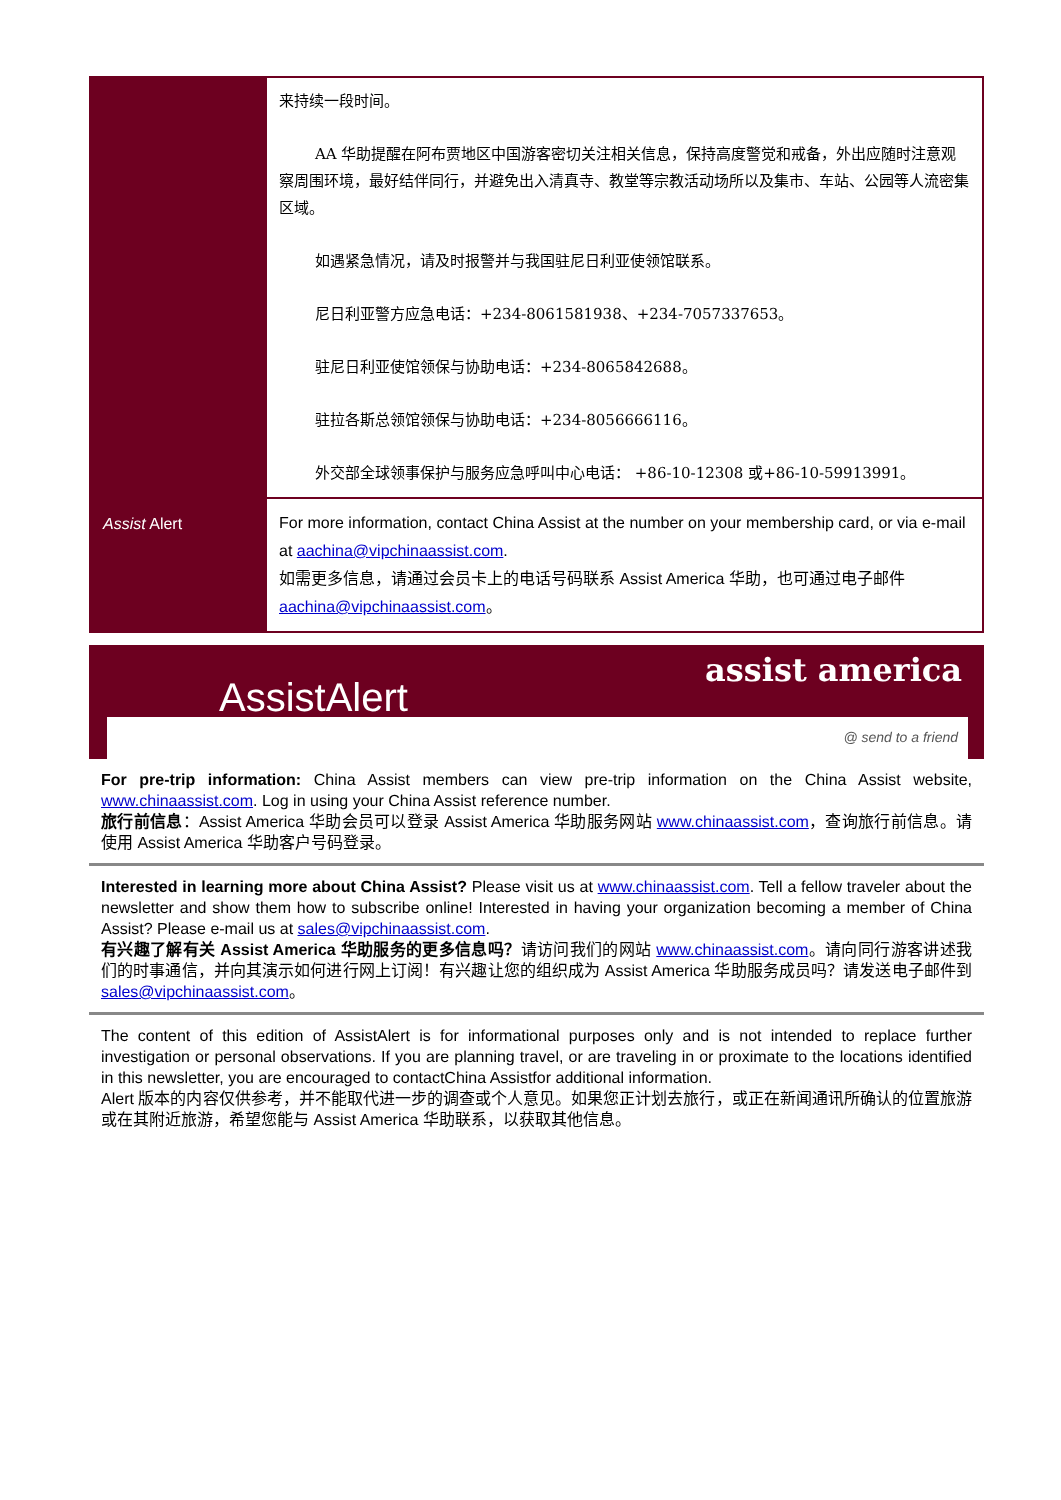| | 来持续一段时间。 AA 华助提醒在阿布贾地区中国游客密切关注相关信息，保持高度警觉和戒备，外出应随时注意观察周围环境，最好结伴同行，并避免出入清真寺、教堂等宗教活动场所以及集市、车站、公园等人流密集区域。 如遇紧急情况，请及时报警并与我国驻尼日利亚使领馆联系。 尼日利亚警方应急电话：+234-8061581938、+234-7057337653。 驻尼日利亚使馆领保与协助电话：+234-8065842688。 驻拉各斯总领馆领保与协助电话：+234-8056666116。 外交部全球领事保护与服务应急呼叫中心电话： +86-10-12308 或+86-10-59913991。 |
| Assist Alert | For more information, contact China Assist at the number on your membership card, or via e-mail at aachina@vipchinaassist.com . 如需更多信息，请通过会员卡上的电话号码联系 Assist America 华助，也可通过电子邮件 aachina@vipchinaassist.com 。 |
AssistAlert
assist america
@ send to a friend
For pre-trip information: China Assist members can view pre-trip information on the China Assist website, www.chinaassist.com. Log in using your China Assist reference number.
旅行前信息：Assist America 华助会员可以登录 Assist America 华助服务网站 www.chinaassist.com，查询旅行前信息。请使用 Assist America 华助客户号码登录。
Interested in learning more about China Assist? Please visit us at www.chinaassist.com. Tell a fellow traveler about the newsletter and show them how to subscribe online! Interested in having your organization becoming a member of China Assist? Please e-mail us at sales@vipchinaassist.com.
有兴趣了解有关 Assist America 华助服务的更多信息吗？请访问我们的网站 www.chinaassist.com。请向同行游客讲述我们的时事通信，并向其演示如何进行网上订阅！有兴趣让您的组织成为 Assist America 华助服务成员吗？请发送电子邮件到 sales@vipchinaassist.com。
The content of this edition of AssistAlert is for informational purposes only and is not intended to replace further investigation or personal observations. If you are planning travel, or are traveling in or proximate to the locations identified in this newsletter, you are encouraged to contactChina Assistfor additional information.
Alert 版本的内容仅供参考，并不能取代进一步的调查或个人意见。如果您正计划去旅行，或正在新闻通讯所确认的位置旅游或在其附近旅游，希望您能与 Assist America 华助联系，以获取其他信息。